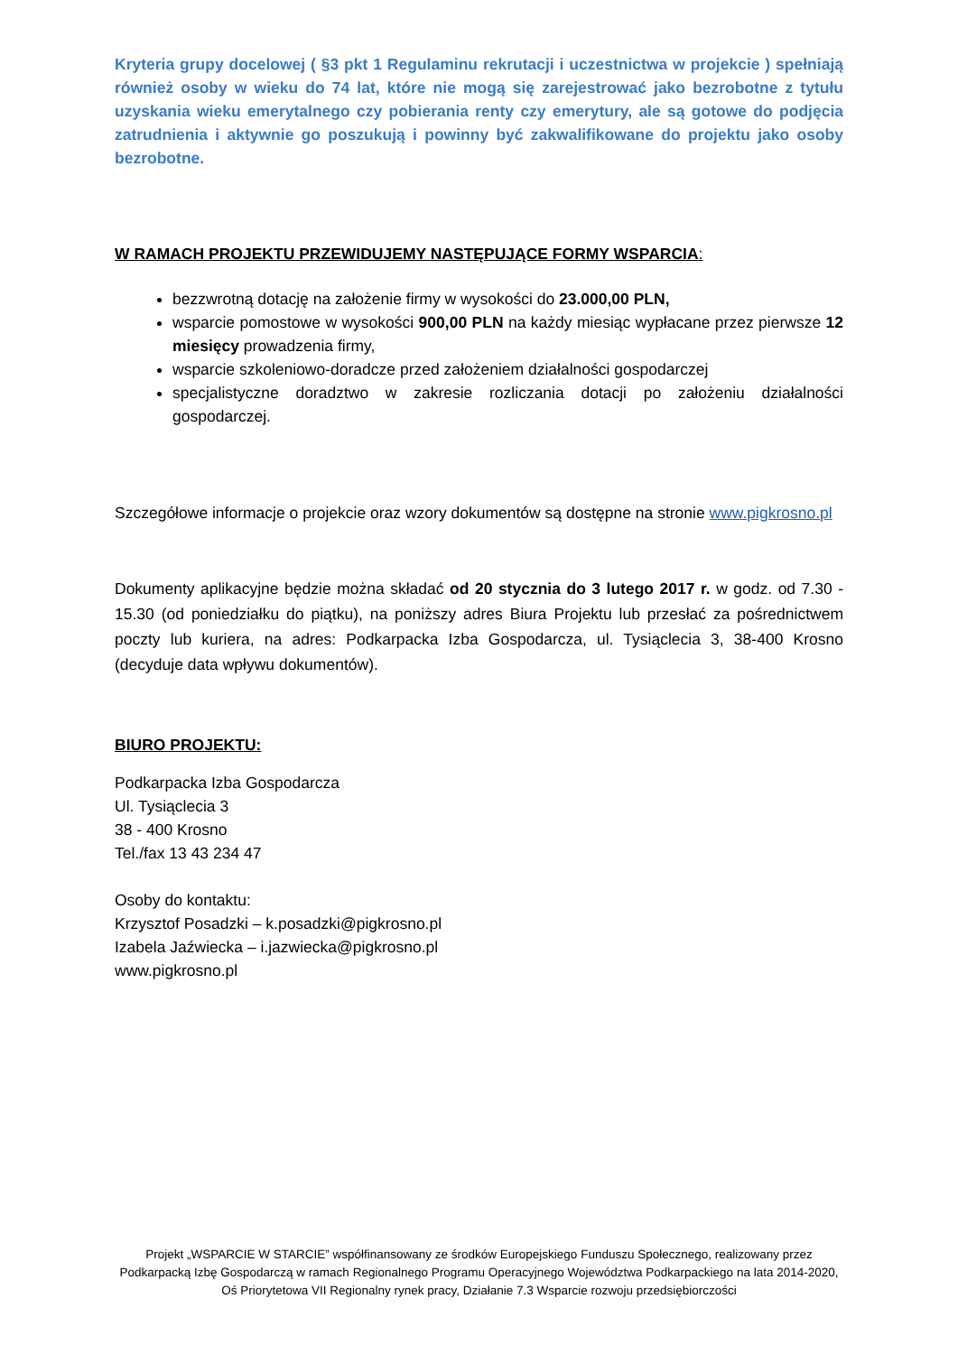Kryteria grupy docelowej ( §3 pkt 1 Regulaminu rekrutacji i uczestnictwa w projekcie ) spełniają również osoby w wieku do 74 lat, które nie mogą się zarejestrować jako bezrobotne z tytułu uzyskania wieku emerytalnego czy pobierania renty czy emerytury, ale są gotowe do podjęcia zatrudnienia i aktywnie go poszukują i powinny być zakwalifikowane do projektu jako osoby bezrobotne.
W RAMACH PROJEKTU PRZEWIDUJEMY NASTĘPUJĄCE FORMY WSPARCIA:
bezzwrotną dotację na założenie firmy w wysokości do 23.000,00 PLN,
wsparcie pomostowe w wysokości 900,00 PLN na każdy miesiąc wypłacane przez pierwsze 12 miesięcy prowadzenia firmy,
wsparcie szkoleniowo-doradcze przed założeniem działalności gospodarczej
specjalistyczne doradztwo w zakresie rozliczania dotacji po założeniu działalności gospodarczej.
Szczegółowe informacje o projekcie oraz wzory dokumentów są dostępne na stronie www.pigkrosno.pl
Dokumenty aplikacyjne będzie można składać od 20 stycznia do 3 lutego 2017 r. w godz. od 7.30 - 15.30 (od poniedziałku do piątku), na poniższy adres Biura Projektu lub przesłać za pośrednictwem poczty lub kuriera, na adres: Podkarpacka Izba Gospodarcza, ul. Tysiąclecia 3, 38-400 Krosno (decyduje data wpływu dokumentów).
BIURO PROJEKTU:
Podkarpacka Izba Gospodarcza
Ul. Tysiąclecia 3
38 - 400 Krosno
Tel./fax 13 43 234 47
Osoby do kontaktu:
Krzysztof Posadzki – k.posadzki@pigkrosno.pl
Izabela Jaźwiecka – i.jazwiecka@pigkrosno.pl
www.pigkrosno.pl
Projekt „WSPARCIE W STARCIE” współfinansowany ze środków Europejskiego Funduszu Społecznego, realizowany przez Podkarpacką Izbę Gospodarczą w ramach Regionalnego Programu Operacyjnego Województwa Podkarpackiego na lata 2014-2020, Oś Priorytetowa VII Regionalny rynek pracy, Działanie 7.3 Wsparcie rozwoju przedsiębiorczości